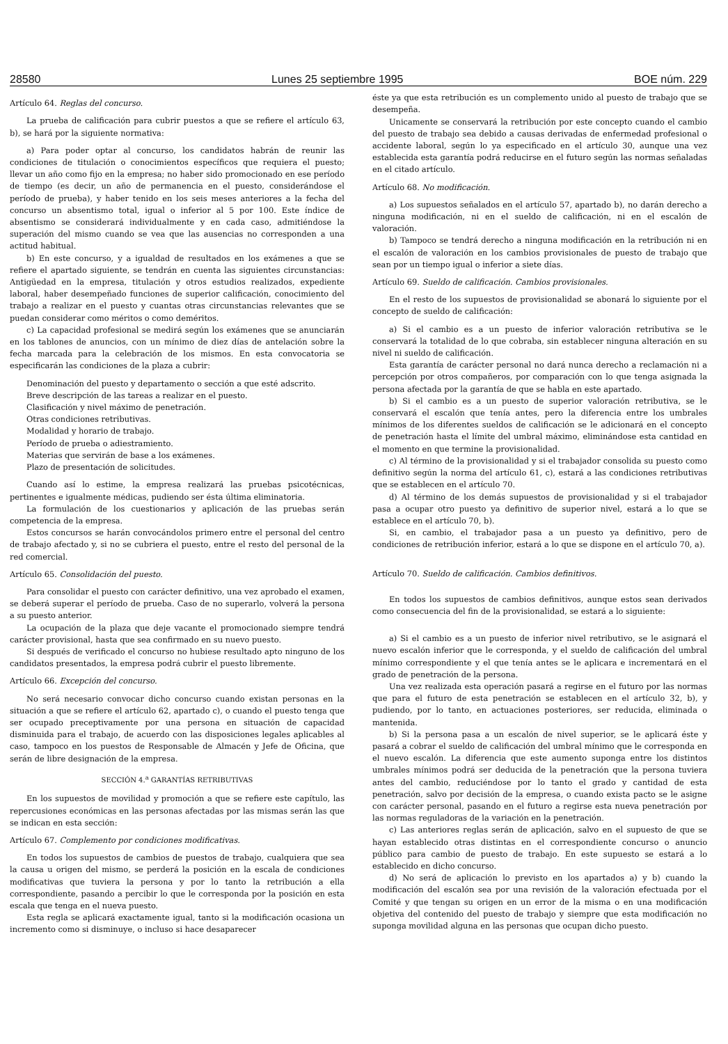28580 Lunes 25 septiembre 1995 BOE núm. 229
Artículo 64. Reglas del concurso.
La prueba de calificación para cubrir puestos a que se refiere el artículo 63, b), se hará por la siguiente normativa:
a) Para poder optar al concurso, los candidatos habrán de reunir las condiciones de titulación o conocimientos específicos que requiera el puesto; llevar un año como fijo en la empresa; no haber sido promocionado en ese período de tiempo (es decir, un año de permanencia en el puesto, considerándose el período de prueba), y haber tenido en los seis meses anteriores a la fecha del concurso un absentismo total, igual o inferior al 5 por 100. Este índice de absentismo se considerará individualmente y en cada caso, admitiéndose la superación del mismo cuando se vea que las ausencias no corresponden a una actitud habitual.
b) En este concurso, y a igualdad de resultados en los exámenes a que se refiere el apartado siguiente, se tendrán en cuenta las siguientes circunstancias: Antigüedad en la empresa, titulación y otros estudios realizados, expediente laboral, haber desempeñado funciones de superior calificación, conocimiento del trabajo a realizar en el puesto y cuantas otras circunstancias relevantes que se puedan considerar como méritos o como deméritos.
c) La capacidad profesional se medirá según los exámenes que se anunciarán en los tablones de anuncios, con un mínimo de diez días de antelación sobre la fecha marcada para la celebración de los mismos. En esta convocatoria se especificarán las condiciones de la plaza a cubrir:
Denominación del puesto y departamento o sección a que esté adscrito.
Breve descripción de las tareas a realizar en el puesto.
Clasificación y nivel máximo de penetración.
Otras condiciones retributivas.
Modalidad y horario de trabajo.
Período de prueba o adiestramiento.
Materias que servirán de base a los exámenes.
Plazo de presentación de solicitudes.
Cuando así lo estime, la empresa realizará las pruebas psicotécnicas, pertinentes e igualmente médicas, pudiendo ser ésta última eliminatoria.
La formulación de los cuestionarios y aplicación de las pruebas serán competencia de la empresa.
Estos concursos se harán convocándolos primero entre el personal del centro de trabajo afectado y, si no se cubriera el puesto, entre el resto del personal de la red comercial.
Artículo 65. Consolidación del puesto.
Para consolidar el puesto con carácter definitivo, una vez aprobado el examen, se deberá superar el período de prueba. Caso de no superarlo, volverá la persona a su puesto anterior.
La ocupación de la plaza que deje vacante el promocionado siempre tendrá carácter provisional, hasta que sea confirmado en su nuevo puesto.
Si después de verificado el concurso no hubiese resultado apto ninguno de los candidatos presentados, la empresa podrá cubrir el puesto libremente.
Artículo 66. Excepción del concurso.
No será necesario convocar dicho concurso cuando existan personas en la situación a que se refiere el artículo 62, apartado c), o cuando el puesto tenga que ser ocupado preceptivamente por una persona en situación de capacidad disminuida para el trabajo, de acuerdo con las disposiciones legales aplicables al caso, tampoco en los puestos de Responsable de Almacén y Jefe de Oficina, que serán de libre designación de la empresa.
SECCIÓN 4.<sup>a</sup> GARANTÍAS RETRIBUTIVAS
En los supuestos de movilidad y promoción a que se refiere este capítulo, las repercusiones económicas en las personas afectadas por las mismas serán las que se indican en esta sección:
Artículo 67. Complemento por condiciones modificativas.
En todos los supuestos de cambios de puestos de trabajo, cualquiera que sea la causa u origen del mismo, se perderá la posición en la escala de condiciones modificativas que tuviera la persona y por lo tanto la retribución a ella correspondiente, pasando a percibir lo que le corresponda por la posición en esta escala que tenga en el nueva puesto.
Esta regla se aplicará exactamente igual, tanto si la modificación ocasiona un incremento como si disminuye, o incluso si hace desaparecer
éste ya que esta retribución es un complemento unido al puesto de trabajo que se desempeña.
Unicamente se conservará la retribución por este concepto cuando el cambio del puesto de trabajo sea debido a causas derivadas de enfermedad profesional o accidente laboral, según lo ya especificado en el artículo 30, aunque una vez establecida esta garantía podrá reducirse en el futuro según las normas señaladas en el citado artículo.
Artículo 68. No modificación.
a) Los supuestos señalados en el artículo 57, apartado b), no darán derecho a ninguna modificación, ni en el sueldo de calificación, ni en el escalón de valoración.
b) Tampoco se tendrá derecho a ninguna modificación en la retribución ni en el escalón de valoración en los cambios provisionales de puesto de trabajo que sean por un tiempo igual o inferior a siete días.
Artículo 69. Sueldo de calificación. Cambios provisionales.
En el resto de los supuestos de provisionalidad se abonará lo siguiente por el concepto de sueldo de calificación:
a) Si el cambio es a un puesto de inferior valoración retributiva se le conservará la totalidad de lo que cobraba, sin establecer ninguna alteración en su nivel ni sueldo de calificación.
Esta garantía de carácter personal no dará nunca derecho a reclamación ni a percepción por otros compañeros, por comparación con lo que tenga asignada la persona afectada por la garantía de que se habla en este apartado.
b) Si el cambio es a un puesto de superior valoración retributiva, se le conservará el escalón que tenía antes, pero la diferencia entre los umbrales mínimos de los diferentes sueldos de calificación se le adicionará en el concepto de penetración hasta el límite del umbral máximo, eliminándose esta cantidad en el momento en que termine la provisionalidad.
c) Al término de la provisionalidad y si el trabajador consolida su puesto como definitivo según la norma del artículo 61, c), estará a las condiciones retributivas que se establecen en el artículo 70.
d) Al término de los demás supuestos de provisionalidad y si el trabajador pasa a ocupar otro puesto ya definitivo de superior nivel, estará a lo que se establece en el artículo 70, b).
Si, en cambio, el trabajador pasa a un puesto ya definitivo, pero de condiciones de retribución inferior, estará a lo que se dispone en el artículo 70, a).
Artículo 70. Sueldo de calificación. Cambios definitivos.
En todos los supuestos de cambios definitivos, aunque estos sean derivados como consecuencia del fin de la provisionalidad, se estará a lo siguiente:
a) Si el cambio es a un puesto de inferior nivel retributivo, se le asignará el nuevo escalón inferior que le corresponda, y el sueldo de calificación del umbral mínimo correspondiente y el que tenía antes se le aplicara e incrementará en el grado de penetración de la persona.
Una vez realizada esta operación pasará a regirse en el futuro por las normas que para el futuro de esta penetración se establecen en el artículo 32, b), y pudiendo, por lo tanto, en actuaciones posteriores, ser reducida, eliminada o mantenida.
b) Si la persona pasa a un escalón de nivel superior, se le aplicará éste y pasará a cobrar el sueldo de calificación del umbral mínimo que le corresponda en el nuevo escalón. La diferencia que este aumento suponga entre los distintos umbrales mínimos podrá ser deducida de la penetración que la persona tuviera antes del cambio, reduciéndose por lo tanto el grado y cantidad de esta penetración, salvo por decisión de la empresa, o cuando exista pacto se le asigne con carácter personal, pasando en el futuro a regirse esta nueva penetración por las normas reguladoras de la variación en la penetración.
c) Las anteriores reglas serán de aplicación, salvo en el supuesto de que se hayan establecido otras distintas en el correspondiente concurso o anuncio público para cambio de puesto de trabajo. En este supuesto se estará a lo establecido en dicho concurso.
d) No será de aplicación lo previsto en los apartados a) y b) cuando la modificación del escalón sea por una revisión de la valoración efectuada por el Comité y que tengan su origen en un error de la misma o en una modificación objetiva del contenido del puesto de trabajo y siempre que esta modificación no suponga movilidad alguna en las personas que ocupan dicho puesto.